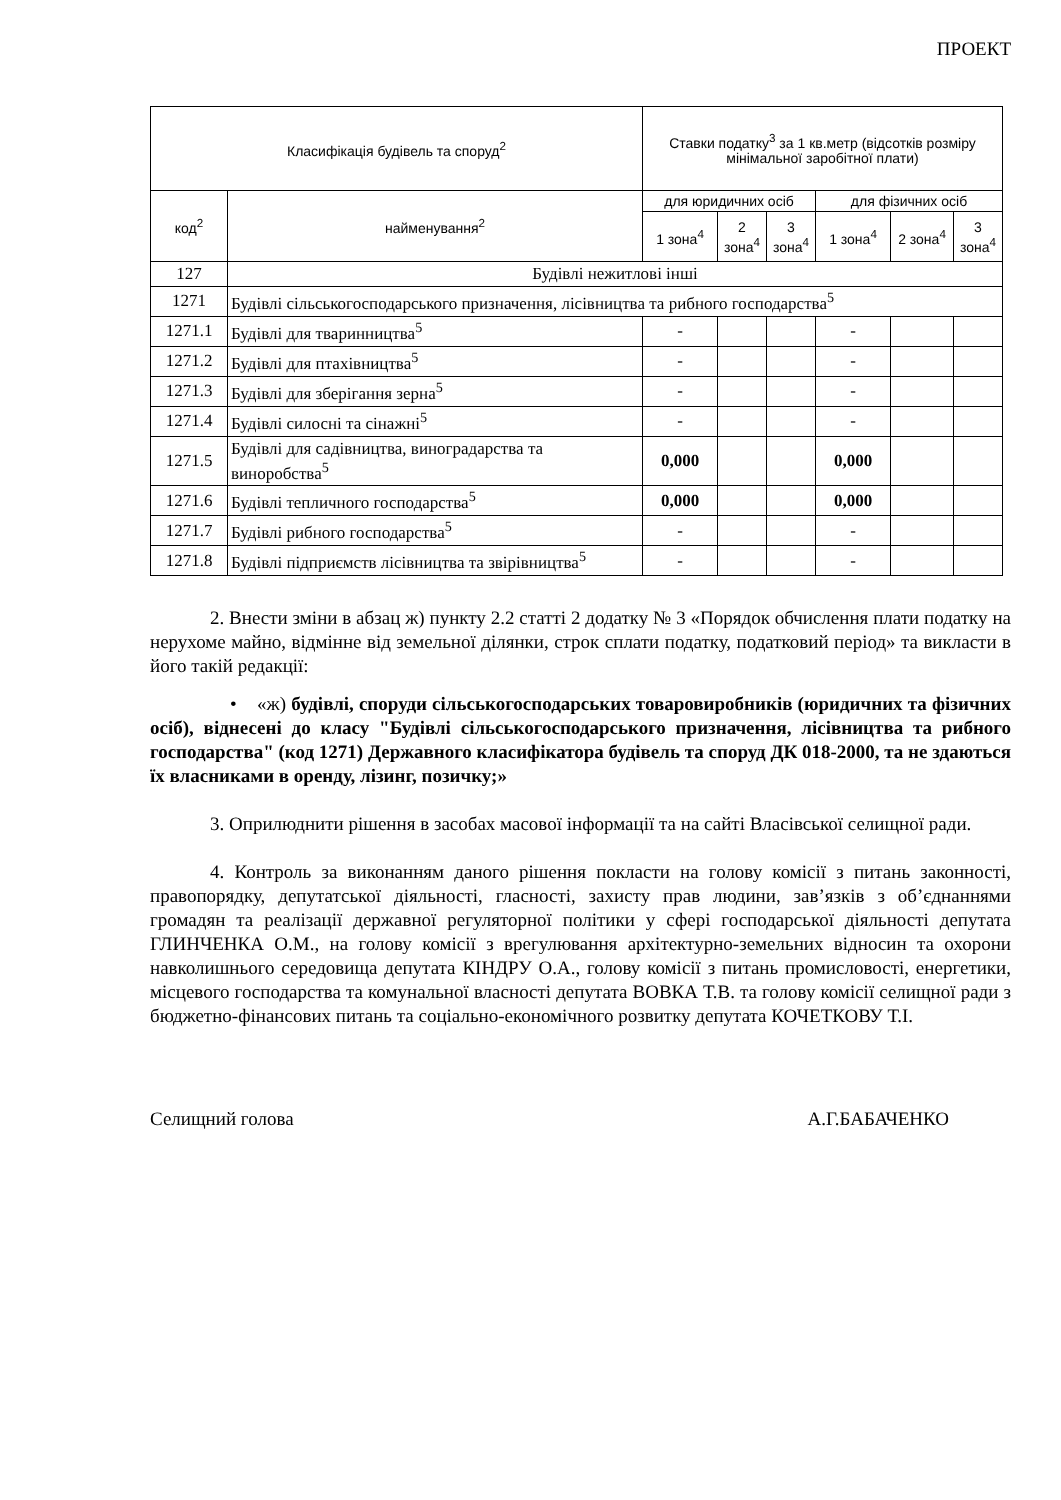ПРОЕКТ
| Класифікація будівель та споруд<sup>2</sup> | | Ставки податку<sup>3</sup> за 1 кв.метр (відсотків розміру мінімальної заробітної плати) | | | | | |
| --- | --- | --- | --- | --- | --- | --- | --- |
| код<sup>2</sup> | найменування<sup>2</sup> | для юридичних осіб | | | для фізичних осіб | | |
| | | 1 зона<sup>4</sup> | 2 зона<sup>4</sup> | 3 зона<sup>4</sup> | 1 зона<sup>4</sup> | 2 зона<sup>4</sup> | 3 зона<sup>4</sup> |
| 127 | Будівлі нежитлові інші | | | | | | |
| 1271 | Будівлі сільськогосподарського призначення, лісівництва та рибного господарства<sup>5</sup> | | | | | | |
| 1271.1 | Будівлі для тваринництва<sup>5</sup> | - | | | - | | |
| 1271.2 | Будівлі для птахівництва<sup>5</sup> | - | | | - | | |
| 1271.3 | Будівлі для зберігання зерна<sup>5</sup> | - | | | - | | |
| 1271.4 | Будівлі силосні та сінажні<sup>5</sup> | - | | | - | | |
| 1271.5 | Будівлі для садівництва, виноградарства та виноробства<sup>5</sup> | 0,000 | | | 0,000 | | |
| 1271.6 | Будівлі тепличного господарства<sup>5</sup> | 0,000 | | | 0,000 | | |
| 1271.7 | Будівлі рибного господарства<sup>5</sup> | - | | | - | | |
| 1271.8 | Будівлі підприємств лісівництва та звірівництва<sup>5</sup> | - | | | - | | |
2. Внести зміни в абзац ж) пункту 2.2 статті 2 додатку № 3 «Порядок обчислення плати податку на нерухоме майно, відмінне від земельної ділянки, строк сплати податку, податковий період» та викласти в його такій редакції:
• «ж) будівлі, споруди сільськогосподарських товаровиробників (юридичних та фізичних осіб), віднесені до класу "Будівлі сільськогосподарського призначення, лісівництва та рибного господарства" (код 1271) Державного класифікатора будівель та споруд ДК 018-2000, та не здаються їх власниками в оренду, лізинг, позичку;»
3. Оприлюднити рішення в засобах масової інформації та на сайті Власівської селищної ради.
4. Контроль за виконанням даного рішення покласти на голову комісії з питань законності, правопорядку, депутатської діяльності, гласності, захисту прав людини, зав’язків з об’єднаннями громадян та реалізації державної регуляторної політики у сфері господарської діяльності депутата ГЛИНЧЕНКА О.М., на голову комісії з врегулювання архітектурно-земельних відносин та охорони навколишнього середовища депутата КІНДРУ О.А., голову комісії з питань промисловості, енергетики, місцевого господарства та комунальної власності депутата ВОВКА Т.В. та голову комісії селищної ради з бюджетно-фінансових питань та соціально-економічного розвитку депутата КОЧЕТКОВУ Т.І.
Селищний голова А.Г.БАБАЧЕНКО